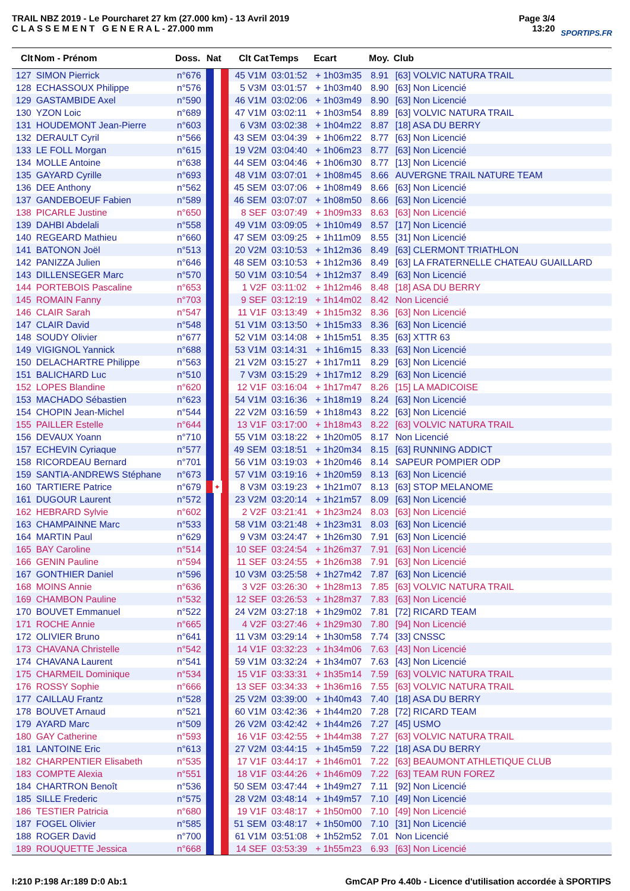TRAIL NBZ 2019 - Le Pourcharet 27 km (27.000 km) - 13 Avril 2019
C L A S S E M E N T G E N E R A L - 27.000 mm
Page 3/4
13:20
SPORTIPS.FR
| Clt | Nom - Prénom | Doss. | Nat | Clt Cat | Temps | Ecart | Moy. | Club |
| --- | --- | --- | --- | --- | --- | --- | --- | --- |
| 127 | SIMON Pierrick | n°676 | | 45 V1M | 03:01:52 | + 1h03m35 | 8.91 | [63] VOLVIC NATURA TRAIL |
| 128 | ECHASSOUX Philippe | n°576 | | 5 V3M | 03:01:57 | + 1h03m40 | 8.90 | [63] Non Licencié |
| 129 | GASTAMBIDE Axel | n°590 | | 46 V1M | 03:02:06 | + 1h03m49 | 8.90 | [63] Non Licencié |
| 130 | YZON Loic | n°689 | | 47 V1M | 03:02:11 | + 1h03m54 | 8.89 | [63] VOLVIC NATURA TRAIL |
| 131 | HOUDEMONT Jean-Pierre | n°603 | | 6 V3M | 03:02:38 | + 1h04m22 | 8.87 | [18] ASA DU BERRY |
| 132 | DERAULT Cyril | n°566 | | 43 SEM | 03:04:39 | + 1h06m22 | 8.77 | [63] Non Licencié |
| 133 | LE FOLL Morgan | n°615 | | 19 V2M | 03:04:40 | + 1h06m23 | 8.77 | [63] Non Licencié |
| 134 | MOLLE Antoine | n°638 | | 44 SEM | 03:04:46 | + 1h06m30 | 8.77 | [13] Non Licencié |
| 135 | GAYARD Cyrille | n°693 | | 48 V1M | 03:07:01 | + 1h08m45 | 8.66 | AUVERGNE TRAIL NATURE TEAM |
| 136 | DEE Anthony | n°562 | | 45 SEM | 03:07:06 | + 1h08m49 | 8.66 | [63] Non Licencié |
| 137 | GANDEBOEUF Fabien | n°589 | | 46 SEM | 03:07:07 | + 1h08m50 | 8.66 | [63] Non Licencié |
| 138 | PICARLE Justine | n°650 | | 8 SEF | 03:07:49 | + 1h09m33 | 8.63 | [63] Non Licencié |
| 139 | DAHBI Abdelali | n°558 | | 49 V1M | 03:09:05 | + 1h10m49 | 8.57 | [17] Non Licencié |
| 140 | REGEARD Mathieu | n°660 | | 47 SEM | 03:09:25 | + 1h11m09 | 8.55 | [31] Non Licencié |
| 141 | BATONON Joël | n°513 | | 20 V2M | 03:10:53 | + 1h12m36 | 8.49 | [63] CLERMONT TRIATHLON |
| 142 | PANIZZA Julien | n°646 | | 48 SEM | 03:10:53 | + 1h12m36 | 8.49 | [63] LA FRATERNELLE CHATEAU GUAILLARD |
| 143 | DILLENSEGER Marc | n°570 | | 50 V1M | 03:10:54 | + 1h12m37 | 8.49 | [63] Non Licencié |
| 144 | PORTEBOIS Pascaline | n°653 | | 1 V2F | 03:11:02 | + 1h12m46 | 8.48 | [18] ASA DU BERRY |
| 145 | ROMAIN Fanny | n°703 | | 9 SEF | 03:12:19 | + 1h14m02 | 8.42 | Non Licencié |
| 146 | CLAIR Sarah | n°547 | | 11 V1F | 03:13:49 | + 1h15m32 | 8.36 | [63] Non Licencié |
| 147 | CLAIR David | n°548 | | 51 V1M | 03:13:50 | + 1h15m33 | 8.36 | [63] Non Licencié |
| 148 | SOUDY Olivier | n°677 | | 52 V1M | 03:14:08 | + 1h15m51 | 8.35 | [63] XTTR 63 |
| 149 | VIGIGNOL Yannick | n°688 | | 53 V1M | 03:14:31 | + 1h16m15 | 8.33 | [63] Non Licencié |
| 150 | DELACHARTRE Philippe | n°563 | | 21 V2M | 03:15:27 | + 1h17m11 | 8.29 | [63] Non Licencié |
| 151 | BALICHARD Luc | n°510 | | 7 V3M | 03:15:29 | + 1h17m12 | 8.29 | [63] Non Licencié |
| 152 | LOPES Blandine | n°620 | | 12 V1F | 03:16:04 | + 1h17m47 | 8.26 | [15] LA MADICOISE |
| 153 | MACHADO Sébastien | n°623 | | 54 V1M | 03:16:36 | + 1h18m19 | 8.24 | [63] Non Licencié |
| 154 | CHOPIN Jean-Michel | n°544 | | 22 V2M | 03:16:59 | + 1h18m43 | 8.22 | [63] Non Licencié |
| 155 | PAILLER Estelle | n°644 | | 13 V1F | 03:17:00 | + 1h18m43 | 8.22 | [63] VOLVIC NATURA TRAIL |
| 156 | DEVAUX Yoann | n°710 | | 55 V1M | 03:18:22 | + 1h20m05 | 8.17 | Non Licencié |
| 157 | ECHEVIN Cyriaque | n°577 | | 49 SEM | 03:18:51 | + 1h20m34 | 8.15 | [63] RUNNING ADDICT |
| 158 | RICORDEAU Bernard | n°701 | | 56 V1M | 03:19:03 | + 1h20m46 | 8.14 | SAPEUR POMPIER ODP |
| 159 | SANTIA-ANDREWS Stéphane | n°673 | | 57 V1M | 03:19:16 | + 1h20m59 | 8.13 | [63] Non Licencié |
| 160 | TARTIERE Patrice | n°679 | ✦ | 8 V3M | 03:19:23 | + 1h21m07 | 8.13 | [63] STOP MELANOME |
| 161 | DUGOUR Laurent | n°572 | | 23 V2M | 03:20:14 | + 1h21m57 | 8.09 | [63] Non Licencié |
| 162 | HEBRARD Sylvie | n°602 | | 2 V2F | 03:21:41 | + 1h23m24 | 8.03 | [63] Non Licencié |
| 163 | CHAMPAINNE Marc | n°533 | | 58 V1M | 03:21:48 | + 1h23m31 | 8.03 | [63] Non Licencié |
| 164 | MARTIN Paul | n°629 | | 9 V3M | 03:24:47 | + 1h26m30 | 7.91 | [63] Non Licencié |
| 165 | BAY Caroline | n°514 | | 10 SEF | 03:24:54 | + 1h26m37 | 7.91 | [63] Non Licencié |
| 166 | GENIN Pauline | n°594 | | 11 SEF | 03:24:55 | + 1h26m38 | 7.91 | [63] Non Licencié |
| 167 | GONTHIER Daniel | n°596 | | 10 V3M | 03:25:58 | + 1h27m42 | 7.87 | [63] Non Licencié |
| 168 | MOINS Annie | n°636 | | 3 V2F | 03:26:30 | + 1h28m13 | 7.85 | [63] VOLVIC NATURA TRAIL |
| 169 | CHAMBON Pauline | n°532 | | 12 SEF | 03:26:53 | + 1h28m37 | 7.83 | [63] Non Licencié |
| 170 | BOUVET Emmanuel | n°522 | | 24 V2M | 03:27:18 | + 1h29m02 | 7.81 | [72] RICARD TEAM |
| 171 | ROCHE Annie | n°665 | | 4 V2F | 03:27:46 | + 1h29m30 | 7.80 | [94] Non Licencié |
| 172 | OLIVIER Bruno | n°641 | | 11 V3M | 03:29:14 | + 1h30m58 | 7.74 | [33] CNSSC |
| 173 | CHAVANA Christelle | n°542 | | 14 V1F | 03:32:23 | + 1h34m06 | 7.63 | [43] Non Licencié |
| 174 | CHAVANA Laurent | n°541 | | 59 V1M | 03:32:24 | + 1h34m07 | 7.63 | [43] Non Licencié |
| 175 | CHARMEIL Dominique | n°534 | | 15 V1F | 03:33:31 | + 1h35m14 | 7.59 | [63] VOLVIC NATURA TRAIL |
| 176 | ROSSY Sophie | n°666 | | 13 SEF | 03:34:33 | + 1h36m16 | 7.55 | [63] VOLVIC NATURA TRAIL |
| 177 | CAILLAU Frantz | n°528 | | 25 V2M | 03:39:00 | + 1h40m43 | 7.40 | [18] ASA DU BERRY |
| 178 | BOUVET Arnaud | n°521 | | 60 V1M | 03:42:36 | + 1h44m20 | 7.28 | [72] RICARD TEAM |
| 179 | AYARD Marc | n°509 | | 26 V2M | 03:42:42 | + 1h44m26 | 7.27 | [45] USMO |
| 180 | GAY Catherine | n°593 | | 16 V1F | 03:42:55 | + 1h44m38 | 7.27 | [63] VOLVIC NATURA TRAIL |
| 181 | LANTOINE Eric | n°613 | | 27 V2M | 03:44:15 | + 1h45m59 | 7.22 | [18] ASA DU BERRY |
| 182 | CHARPENTIER Elisabeth | n°535 | | 17 V1F | 03:44:17 | + 1h46m01 | 7.22 | [63] BEAUMONT ATHLETIQUE CLUB |
| 183 | COMPTE Alexia | n°551 | | 18 V1F | 03:44:26 | + 1h46m09 | 7.22 | [63] TEAM RUN FOREZ |
| 184 | CHARTRON Benoît | n°536 | | 50 SEM | 03:47:44 | + 1h49m27 | 7.11 | [92] Non Licencié |
| 185 | SILLE Frederic | n°575 | | 28 V2M | 03:48:14 | + 1h49m57 | 7.10 | [49] Non Licencié |
| 186 | TESTIER Patricia | n°680 | | 19 V1F | 03:48:17 | + 1h50m00 | 7.10 | [49] Non Licencié |
| 187 | FOGEL Olivier | n°585 | | 51 SEM | 03:48:17 | + 1h50m00 | 7.10 | [31] Non Licencié |
| 188 | ROGER David | n°700 | | 61 V1M | 03:51:08 | + 1h52m52 | 7.01 | Non Licencié |
| 189 | ROUQUETTE Jessica | n°668 | | 14 SEF | 03:53:39 | + 1h55m23 | 6.93 | [63] Non Licencié |
I:210 P:198 Ar:189 D:0 Ab:1 GmCAP Pro 4.40b - Licence d'utilisation accordée à SPORTIPS